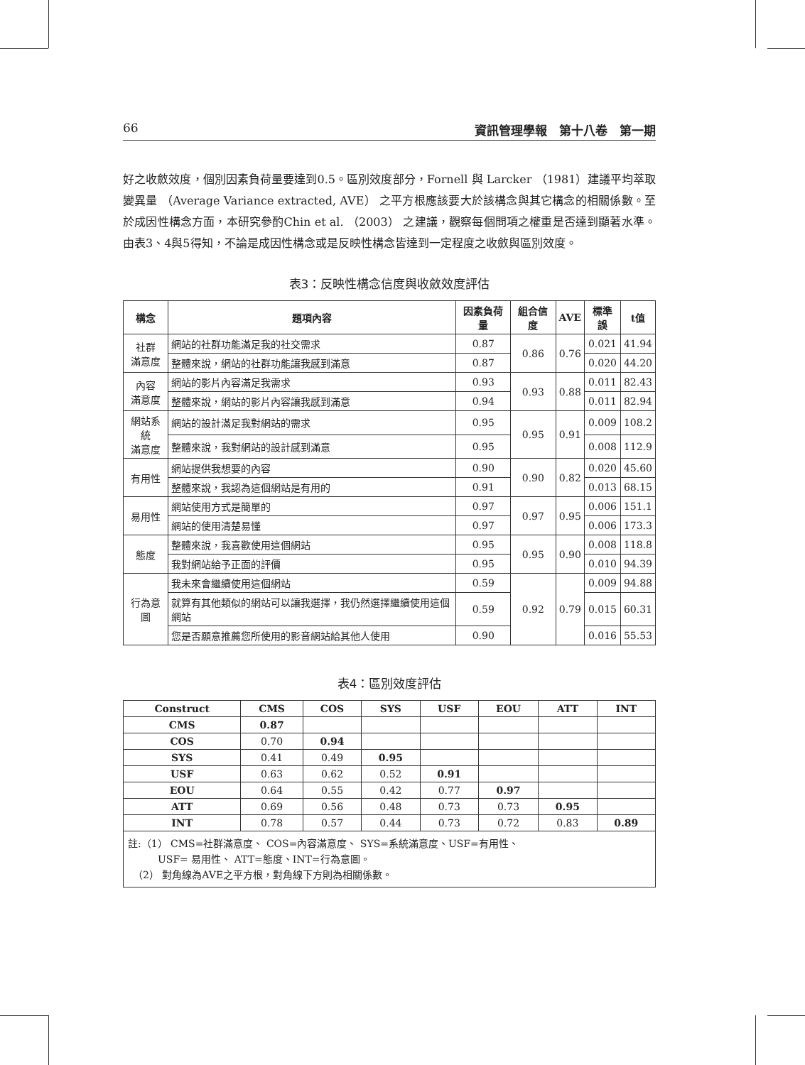66 資訊管理學報　第十八卷　第一期
好之收斂效度，個別因素負荷量要達到0.5。區別效度部分，Fornell 與 Larcker （1981）建議平均萃取變異量 （Average Variance extracted, AVE） 之平方根應該要大於該構念與其它構念的相關係數。至於成因性構念方面，本研究參酌Chin et al. （2003） 之建議，觀察每個問項之權重是否達到顯著水準。由表3、4與5得知，不論是成因性構念或是反映性構念皆達到一定程度之收斂與區別效度。
表3：反映性構念信度與收斂效度評估
| 構念 | 題項內容 | 因素負荷量 | 組合信度 | AVE | 標準誤 | t值 |
| --- | --- | --- | --- | --- | --- | --- |
| 社群 滿意度 | 網站的社群功能滿足我的社交需求 | 0.87 | 0.86 | 0.76 | 0.021 | 41.94 |
| | 整體來說，網站的社群功能讓我感到滿意 | 0.87 | | | 0.020 | 44.20 |
| 內容 滿意度 | 網站的影片內容滿足我需求 | 0.93 | 0.93 | 0.88 | 0.011 | 82.43 |
| | 整體來說，網站的影片內容讓我感到滿意 | 0.94 | | | 0.011 | 82.94 |
| 網站系統 滿意度 | 網站的設計滿足我對網站的需求 | 0.95 | 0.95 | 0.91 | 0.009 | 108.2 |
| | 整體來說，我對網站的設計感到滿意 | 0.95 | | | 0.008 | 112.9 |
| 有用性 | 網站提供我想要的內容 | 0.90 | 0.90 | 0.82 | 0.020 | 45.60 |
| | 整體來說，我認為這個網站是有用的 | 0.91 | | | 0.013 | 68.15 |
| 易用性 | 網站使用方式是簡單的 | 0.97 | 0.97 | 0.95 | 0.006 | 151.1 |
| | 網站的使用清楚易懂 | 0.97 | | | 0.006 | 173.3 |
| 態度 | 整體來說，我喜歡使用這個網站 | 0.95 | 0.95 | 0.90 | 0.008 | 118.8 |
| | 我對網站給予正面的評價 | 0.95 | | | 0.010 | 94.39 |
| 行為意圖 | 我未來會繼續使用這個網站 | 0.59 | 0.92 | 0.79 | 0.009 | 94.88 |
| | 就算有其他類似的網站可以讓我選擇，我仍然選擇繼續使用這個網站 | 0.59 | | | 0.015 | 60.31 |
| | 您是否願意推薦您所使用的影音網站給其他人使用 | 0.90 | | | 0.016 | 55.53 |
表4：區別效度評估
| Construct | CMS | COS | SYS | USF | EOU | ATT | INT |
| --- | --- | --- | --- | --- | --- | --- | --- |
| CMS | 0.87 | | | | | | |
| COS | 0.70 | 0.94 | | | | | |
| SYS | 0.41 | 0.49 | 0.95 | | | | |
| USF | 0.63 | 0.62 | 0.52 | 0.91 | | | |
| EOU | 0.64 | 0.55 | 0.42 | 0.77 | 0.97 | | |
| ATT | 0.69 | 0.56 | 0.48 | 0.73 | 0.73 | 0.95 | |
| INT | 0.78 | 0.57 | 0.44 | 0.73 | 0.72 | 0.83 | 0.89 |
| 註:（1） CMS=社群滿意度、 COS=內容滿意度、 SYS=系統滿意度、USF=有用性、 USF= 易用性、 ATT=態度、INT=行為意圖。 （2） 對角線為AVE之平方根，對角線下方則為相關係數。 | | | | | | | |